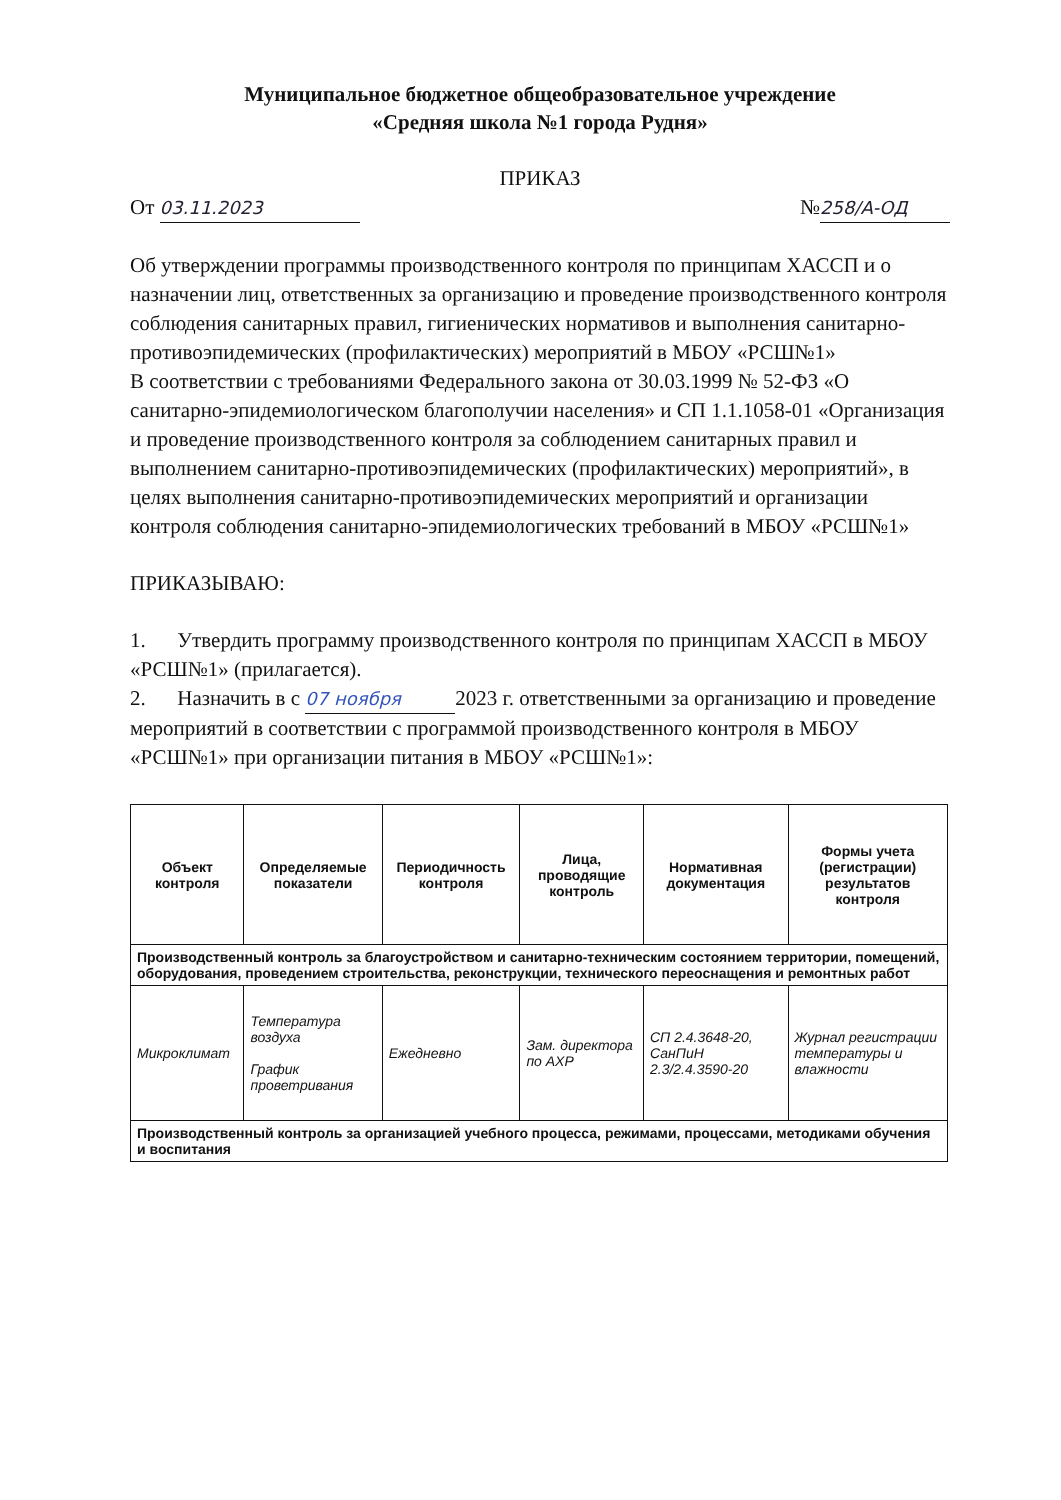Муниципальное бюджетное общеобразовательное учреждение
«Средняя школа №1 города Рудня»
ПРИКАЗ
От 03.11.2023 № 258/А-ОД
Об утверждении программы производственного контроля по принципам ХАССП и о назначении лиц, ответственных за организацию и проведение производственного контроля соблюдения санитарных правил, гигиенических нормативов и выполнения санитарно-противоэпидемических (профилактических) мероприятий в МБОУ «РСШ№1»
В соответствии с требованиями Федерального закона от 30.03.1999 № 52-ФЗ «О санитарно-эпидемиологическом благополучии населения» и СП 1.1.1058-01 «Организация и проведение производственного контроля за соблюдением санитарных правил и выполнением санитарно-противоэпидемических (профилактических) мероприятий», в целях выполнения санитарно-противоэпидемических мероприятий и организации контроля соблюдения санитарно-эпидемиологических требований в МБОУ «РСШ№1»
ПРИКАЗЫВАЮ:
1. Утвердить программу производственного контроля по принципам ХАССП в МБОУ «РСШ№1» (прилагается).
2. Назначить в с 07 ноября 2023 г. ответственными за организацию и проведение мероприятий в соответствии с программой производственного контроля в МБОУ «РСШ№1» при организации питания в МБОУ «РСШ№1»:
| Объект контроля | Определяемые показатели | Периодичность контроля | Лица, проводящие контроль | Нормативная документация | Формы учета (регистрации) результатов контроля |
| --- | --- | --- | --- | --- | --- |
| Производственный контроль за благоустройством и санитарно-техническим состоянием территории, помещений, оборудования, проведением строительства, реконструкции, технического переоснащения и ремонтных работ | | | | | |
| Микроклимат | Температура воздуха График проветривания | Ежедневно | Зам. директора по АХР | СП 2.4.3648-20, СанПиН 2.3/2.4.3590-20 | Журнал регистрации температуры и влажности |
| Производственный контроль за организацией учебного процесса, режимами, процессами, методиками обучения и воспитания | | | | | |